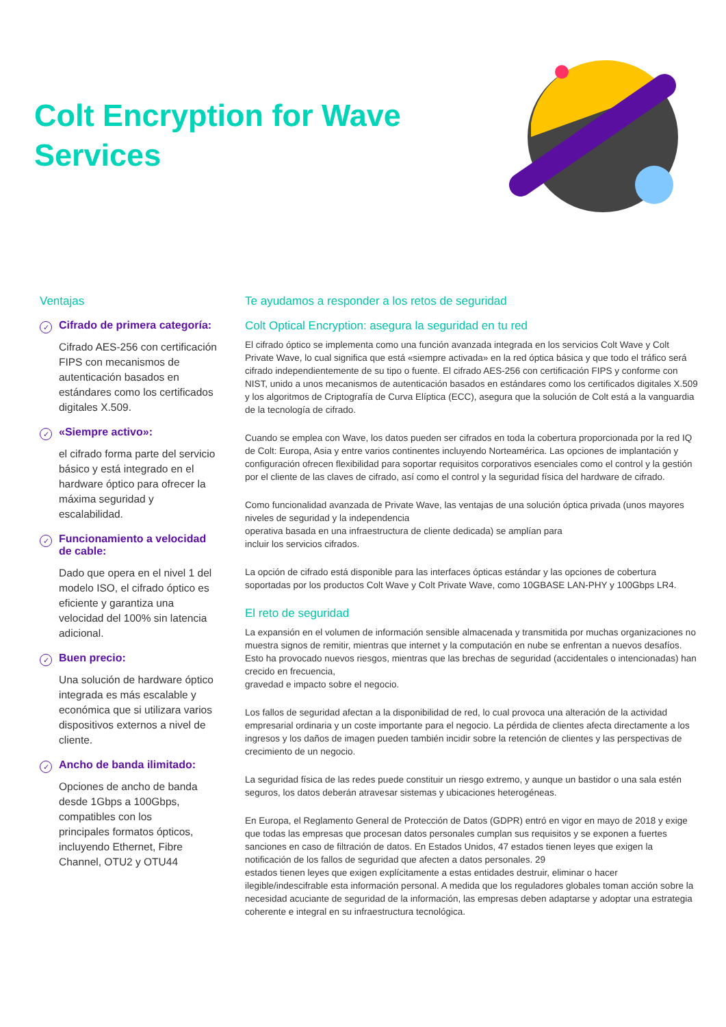Colt Encryption for Wave
Services
Ventajas
✓
Cifrado de primera categoría:
Cifrado AES-256 con certificación FIPS con mecanismos de autenticación basados en estándares como los certificados digitales X.509.
✓
«Siempre activo»:
el cifrado forma parte del servicio básico y está integrado en el hardware óptico para ofrecer la máxima seguridad y escalabilidad.
✓
Funcionamiento a velocidad de cable:
Dado que opera en el nivel 1 del modelo ISO, el cifrado óptico es eficiente y garantiza una velocidad del 100% sin latencia adicional.
✓
Buen precio:
Una solución de hardware óptico integrada es más escalable y económica que si utilizara varios dispositivos externos a nivel de cliente.
✓
Ancho de banda ilimitado:
Opciones de ancho de banda desde 1Gbps a 100Gbps, compatibles con los
principales formatos ópticos, incluyendo Ethernet, Fibre Channel, OTU2 y OTU44
Te ayudamos a responder a los retos de seguridad
Colt Optical Encryption: asegura la seguridad en tu red
El cifrado óptico se implementa como una función avanzada integrada en los servicios Colt Wave y Colt Private Wave, lo cual significa que está «siempre activada» en la red óptica básica y que todo el tráfico será cifrado independientemente de su tipo o fuente. El cifrado AES-256 con certificación FIPS y conforme con NIST, unido a unos mecanismos de autenticación basados en estándares como los certificados digitales X.509 y los algoritmos de Criptografía de Curva Elíptica (ECC), asegura que la solución de Colt está a la vanguardia de la tecnología de cifrado.
Cuando se emplea con Wave, los datos pueden ser cifrados en toda la cobertura proporcionada por la red IQ de Colt: Europa, Asia y entre varios continentes incluyendo Norteamérica. Las opciones de implantación y configuración ofrecen flexibilidad para soportar requisitos corporativos esenciales como el control y la gestión por el cliente de las claves de cifrado, así como el control y la seguridad física del hardware de cifrado.
Como funcionalidad avanzada de Private Wave, las ventajas de una solución óptica privada (unos mayores niveles de seguridad y la independencia
operativa basada en una infraestructura de cliente dedicada) se amplían para
incluir los servicios cifrados.
La opción de cifrado está disponible para las interfaces ópticas estándar y las opciones de cobertura soportadas por los productos Colt Wave y Colt Private Wave, como 10GBASE LAN-PHY y 100Gbps LR4.
El reto de seguridad
La expansión en el volumen de información sensible almacenada y transmitida por muchas organizaciones no muestra signos de remitir, mientras que internet y la computación en nube se enfrentan a nuevos desafíos. Esto ha provocado nuevos riesgos, mientras que las brechas de seguridad (accidentales o intencionadas) han crecido en frecuencia,
gravedad e impacto sobre el negocio.
Los fallos de seguridad afectan a la disponibilidad de red, lo cual provoca una alteración de la actividad empresarial ordinaria y un coste importante para el negocio. La pérdida de clientes afecta directamente a los ingresos y los daños de imagen pueden también incidir sobre la retención de clientes y las perspectivas de crecimiento de un negocio.
La seguridad física de las redes puede constituir un riesgo extremo, y aunque un bastidor o una sala estén seguros, los datos deberán atravesar sistemas y ubicaciones heterogéneas.
En Europa, el Reglamento General de Protección de Datos (GDPR) entró en vigor en mayo de 2018 y exige que todas las empresas que procesan datos personales cumplan sus requisitos y se exponen a fuertes sanciones en caso de filtración de datos. En Estados Unidos, 47 estados tienen leyes que exigen la notificación de los fallos de seguridad que afecten a datos personales. 29
estados tienen leyes que exigen explícitamente a estas entidades destruir, eliminar o hacer ilegible/indescifrable esta información personal. A medida que los reguladores globales toman acción sobre la necesidad acuciante de seguridad de la información, las empresas deben adaptarse y adoptar una estrategia coherente e integral en su infraestructura tecnológica.